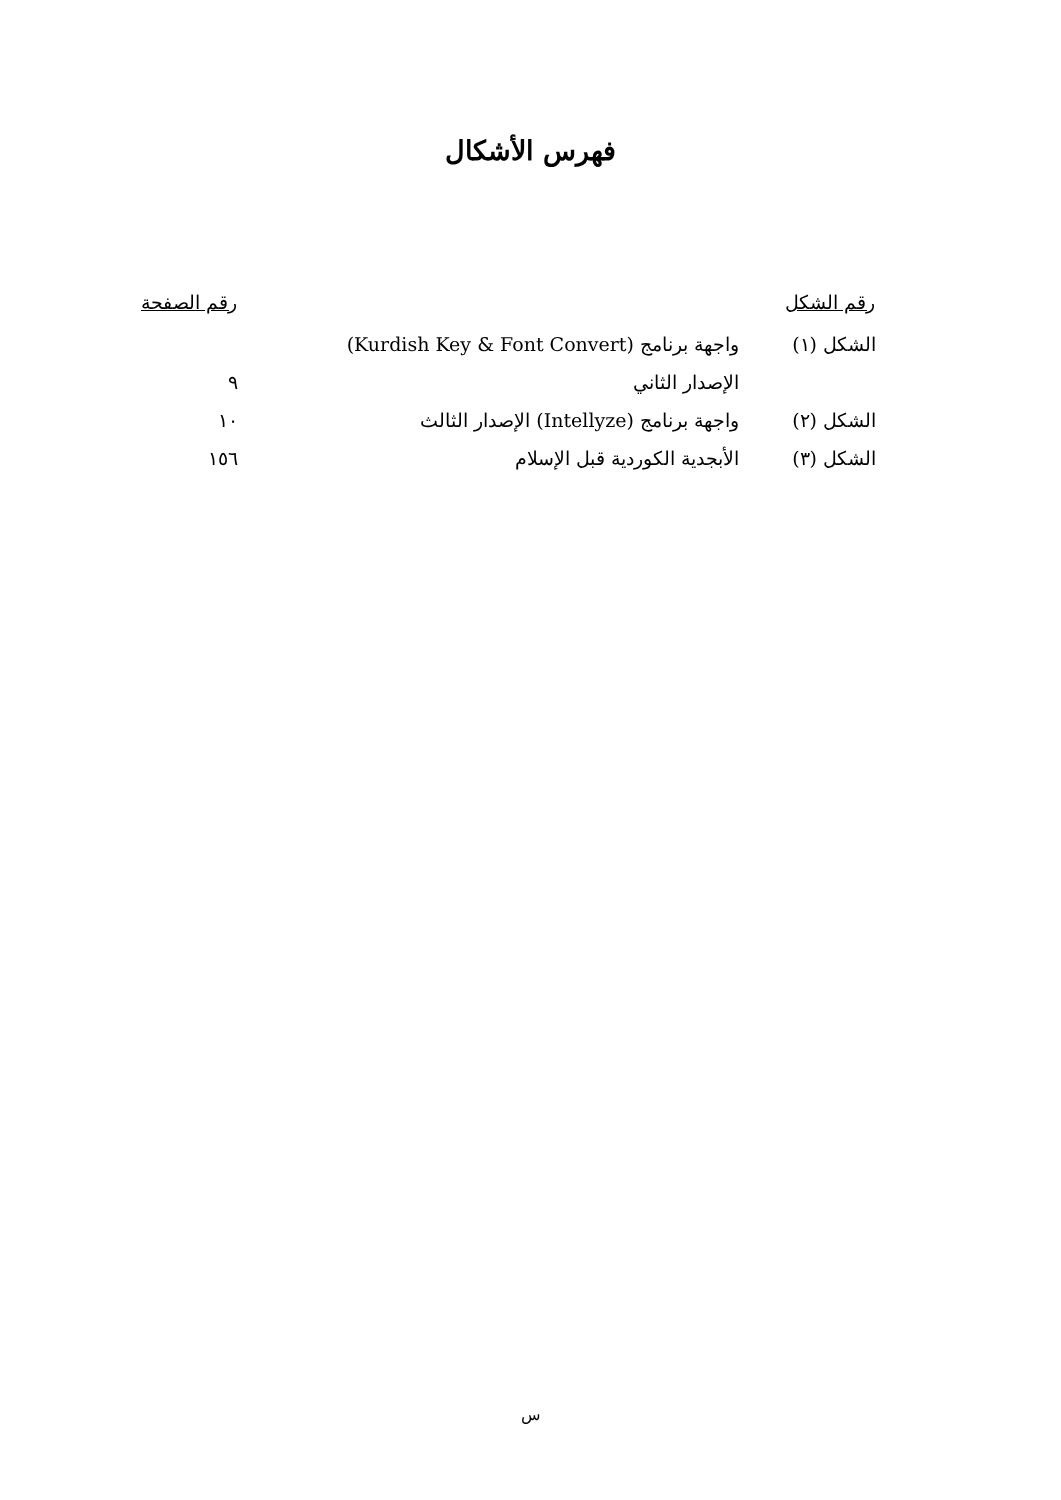فهرس الأشكال
| رقم الشكل | | رقم الصفحة |
| --- | --- | --- |
| الشكل (١) | واجهة برنامج (Kurdish Key & Font Convert) | |
| | الإصدار الثاني | ٩ |
| الشكل (٢) | واجهة برنامج (Intellyze) الإصدار الثالث | ١٠ |
| الشكل (٣) | الأبجدية الكوردية قبل الإسلام | ١٥٦ |
س